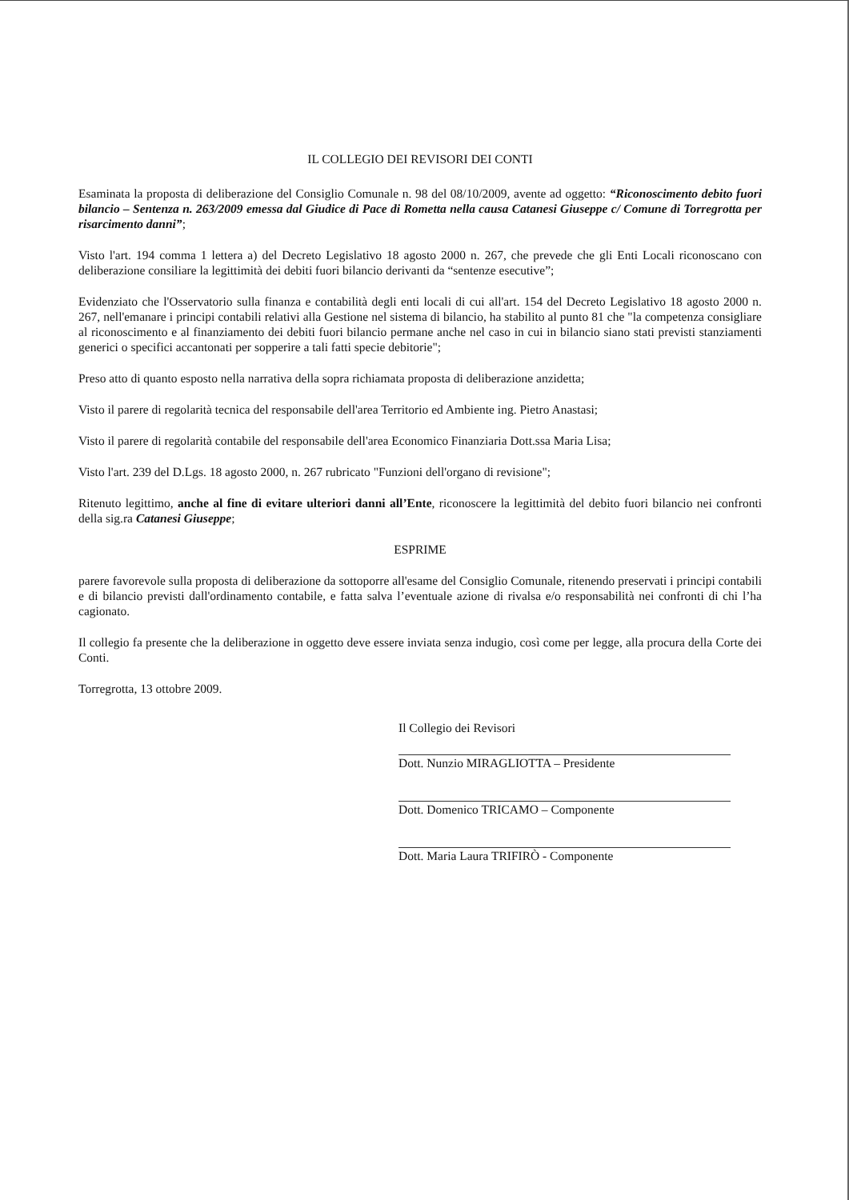IL COLLEGIO DEI REVISORI DEI CONTI
Esaminata la proposta di deliberazione del Consiglio Comunale n. 98 del 08/10/2009, avente ad oggetto: “Riconoscimento debito fuori bilancio – Sentenza n. 263/2009 emessa dal Giudice di Pace di Rometta nella causa Catanesi Giuseppe c/ Comune di Torregrotta per risarcimento danni”;
Visto l'art. 194 comma 1 lettera a) del Decreto Legislativo 18 agosto 2000 n. 267, che prevede che gli Enti Locali riconoscano con deliberazione consiliare la legittimità dei debiti fuori bilancio derivanti da “sentenze esecutive”;
Evidenziato che l'Osservatorio sulla finanza e contabilità degli enti locali di cui all'art. 154 del Decreto Legislativo 18 agosto 2000 n. 267, nell'emanare i principi contabili relativi alla Gestione nel sistema di bilancio, ha stabilito al punto 81 che "la competenza consigliare al riconoscimento e al finanziamento dei debiti fuori bilancio permane anche nel caso in cui in bilancio siano stati previsti stanziamenti generici o specifici accantonati per sopperire a tali fatti specie debitorie";
Preso atto di quanto esposto nella narrativa della sopra richiamata proposta di deliberazione anzidetta;
Visto il parere di regolarità tecnica del responsabile dell'area Territorio ed Ambiente ing. Pietro Anastasi;
Visto il parere di regolarità contabile del responsabile dell'area Economico Finanziaria Dott.ssa Maria Lisa;
Visto l'art. 239 del D.Lgs. 18 agosto 2000, n. 267 rubricato "Funzioni dell'organo di revisione";
Ritenuto legittimo, anche al fine di evitare ulteriori danni all’Ente, riconoscere la legittimità del debito fuori bilancio nei confronti della sig.ra Catanesi Giuseppe;
ESPRIME
parere favorevole sulla proposta di deliberazione da sottoporre all'esame del Consiglio Comunale, ritenendo preservati i principi contabili e di bilancio previsti dall'ordinamento contabile, e fatta salva l’eventuale azione di rivalsa e/o responsabilità nei confronti di chi l’ha cagionato.
Il collegio fa presente che la deliberazione in oggetto deve essere inviata senza indugio, così come per legge, alla procura della Corte dei Conti.
Torregrotta, 13 ottobre 2009.
Il Collegio dei Revisori
Dott. Nunzio MIRAGLIOTTA – Presidente
Dott. Domenico TRICAMO – Componente
Dott. Maria Laura TRIFIRÒ - Componente